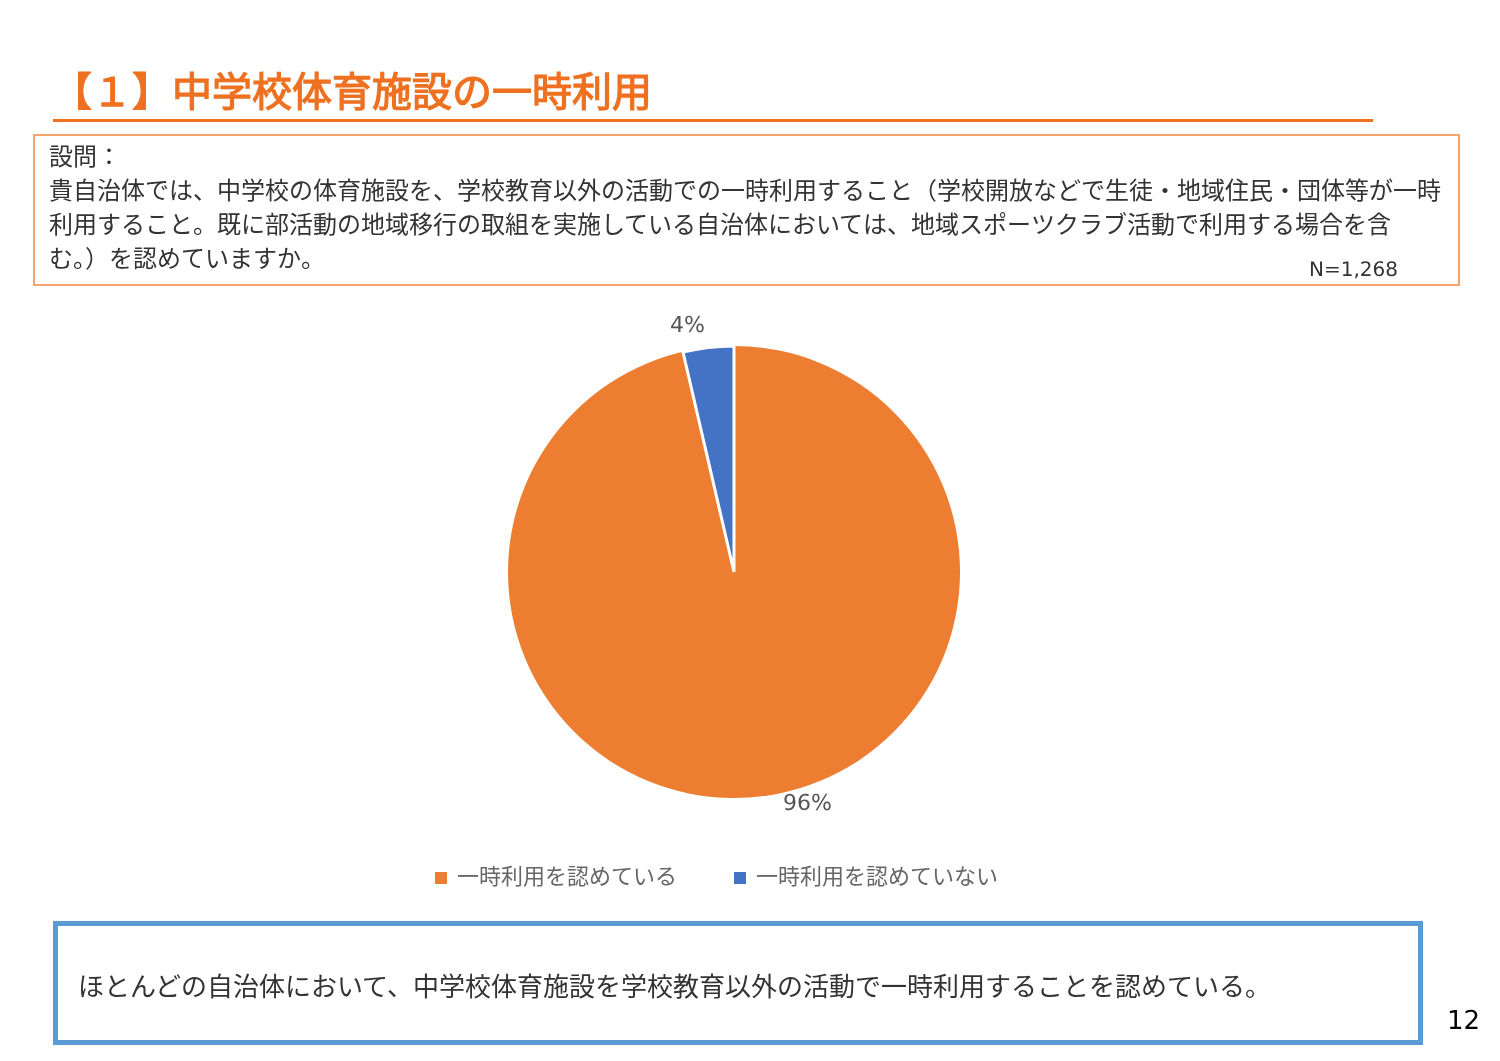【１】中学校体育施設の一時利用
設問：
貴自治体では、中学校の体育施設を、学校教育以外の活動での一時利用すること（学校開放などで生徒・地域住民・団体等が一時利用すること。既に部活動の地域移行の取組を実施している自治体においては、地域スポーツクラブ活動で利用する場合を含む。）を認めていますか。
N=1,268
4%
96%
一時利用を認めている 一時利用を認めていない
ほとんどの自治体において、中学校体育施設を学校教育以外の活動で一時利用することを認めている。
12